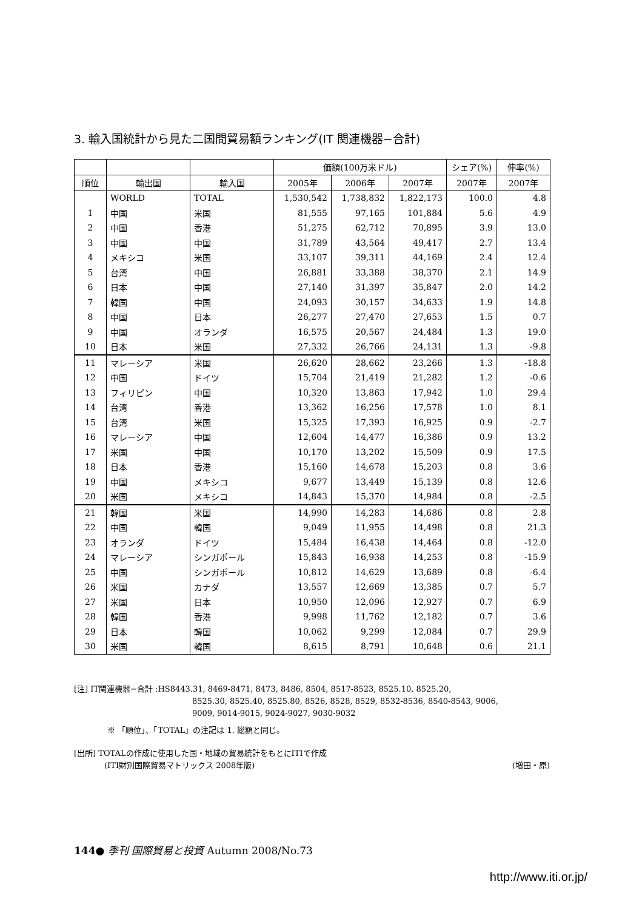3. 輸入国統計から見た二国間貿易額ランキング(IT 関連機器−合計)
| | | | 価額(100万米ドル) | | | シェア(%) | 伸率(%) |
| --- | --- | --- | --- | --- | --- | --- | --- |
| 順位 | 輸出国 | 輸入国 | 2005年 | 2006年 | 2007年 | 2007年 | 2007年 |
| | WORLD | TOTAL | 1,530,542 | 1,738,832 | 1,822,173 | 100.0 | 4.8 |
| 1 | 中国 | 米国 | 81,555 | 97,165 | 101,884 | 5.6 | 4.9 |
| 2 | 中国 | 香港 | 51,275 | 62,712 | 70,895 | 3.9 | 13.0 |
| 3 | 中国 | 中国 | 31,789 | 43,564 | 49,417 | 2.7 | 13.4 |
| 4 | メキシコ | 米国 | 33,107 | 39,311 | 44,169 | 2.4 | 12.4 |
| 5 | 台湾 | 中国 | 26,881 | 33,388 | 38,370 | 2.1 | 14.9 |
| 6 | 日本 | 中国 | 27,140 | 31,397 | 35,847 | 2.0 | 14.2 |
| 7 | 韓国 | 中国 | 24,093 | 30,157 | 34,633 | 1.9 | 14.8 |
| 8 | 中国 | 日本 | 26,277 | 27,470 | 27,653 | 1.5 | 0.7 |
| 9 | 中国 | オランダ | 16,575 | 20,567 | 24,484 | 1.3 | 19.0 |
| 10 | 日本 | 米国 | 27,332 | 26,766 | 24,131 | 1.3 | -9.8 |
| 11 | マレーシア | 米国 | 26,620 | 28,662 | 23,266 | 1.3 | -18.8 |
| 12 | 中国 | ドイツ | 15,704 | 21,419 | 21,282 | 1.2 | -0.6 |
| 13 | フィリピン | 中国 | 10,320 | 13,863 | 17,942 | 1.0 | 29.4 |
| 14 | 台湾 | 香港 | 13,362 | 16,256 | 17,578 | 1.0 | 8.1 |
| 15 | 台湾 | 米国 | 15,325 | 17,393 | 16,925 | 0.9 | -2.7 |
| 16 | マレーシア | 中国 | 12,604 | 14,477 | 16,386 | 0.9 | 13.2 |
| 17 | 米国 | 中国 | 10,170 | 13,202 | 15,509 | 0.9 | 17.5 |
| 18 | 日本 | 香港 | 15,160 | 14,678 | 15,203 | 0.8 | 3.6 |
| 19 | 中国 | メキシコ | 9,677 | 13,449 | 15,139 | 0.8 | 12.6 |
| 20 | 米国 | メキシコ | 14,843 | 15,370 | 14,984 | 0.8 | -2.5 |
| 21 | 韓国 | 米国 | 14,990 | 14,283 | 14,686 | 0.8 | 2.8 |
| 22 | 中国 | 韓国 | 9,049 | 11,955 | 14,498 | 0.8 | 21.3 |
| 23 | オランダ | ドイツ | 15,484 | 16,438 | 14,464 | 0.8 | -12.0 |
| 24 | マレーシア | シンガポール | 15,843 | 16,938 | 14,253 | 0.8 | -15.9 |
| 25 | 中国 | シンガポール | 10,812 | 14,629 | 13,689 | 0.8 | -6.4 |
| 26 | 米国 | カナダ | 13,557 | 12,669 | 13,385 | 0.7 | 5.7 |
| 27 | 米国 | 日本 | 10,950 | 12,096 | 12,927 | 0.7 | 6.9 |
| 28 | 韓国 | 香港 | 9,998 | 11,762 | 12,182 | 0.7 | 3.6 |
| 29 | 日本 | 韓国 | 10,062 | 9,299 | 12,084 | 0.7 | 29.9 |
| 30 | 米国 | 韓国 | 8,615 | 8,791 | 10,648 | 0.6 | 21.1 |
[注] IT関連機器−合計 :HS8443.31, 8469-8471, 8473, 8486, 8504, 8517-8523, 8525.10, 8525.20,
8525.30, 8525.40, 8525.80, 8526, 8528, 8529, 8532-8536, 8540-8543, 9006,
9009, 9014-9015, 9024-9027, 9030-9032
※ 「順位」、「TOTAL」の注記は 1. 総額と同じ。
[出所] TOTALの作成に使用した国・地域の貿易統計をもとにITIで作成
(ITI財別国際貿易マトリックス 2008年版) (増田・原)
144● 季刊 国際貿易と投資 Autumn 2008/No.73
http://www.iti.or.jp/